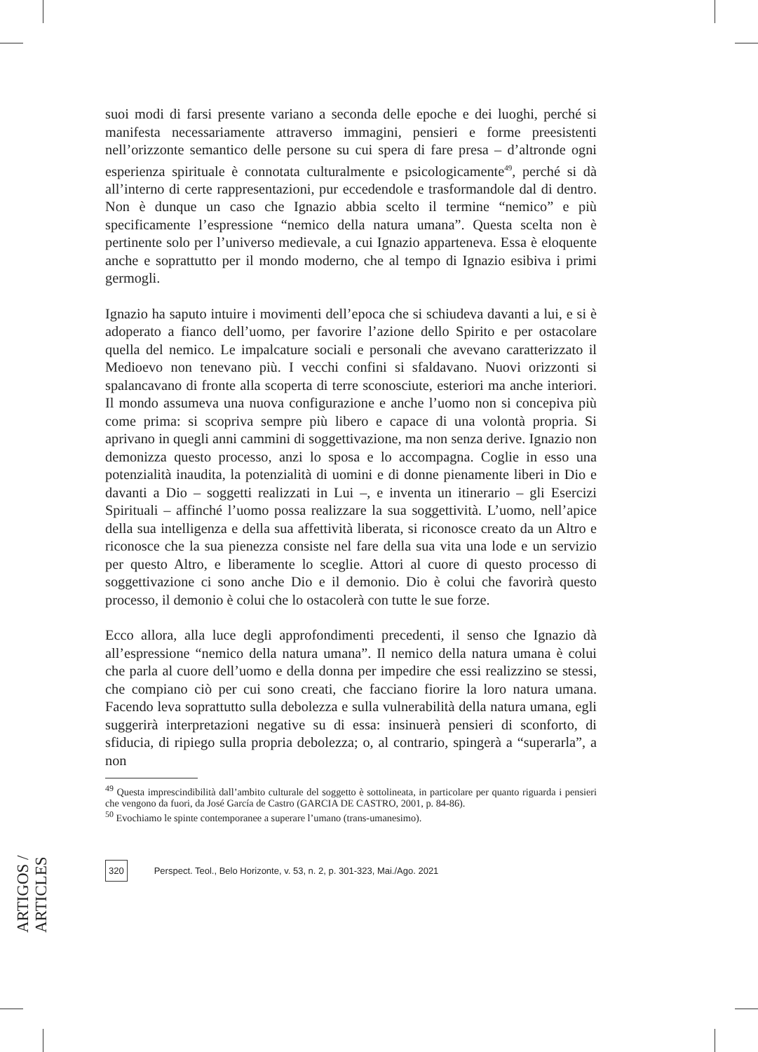ARTIGOS / ARTICLES
suoi modi di farsi presente variano a seconda delle epoche e dei luoghi, perché si manifesta necessariamente attraverso immagini, pensieri e forme preesistenti nell’orizzonte semantico delle persone su cui spera di fare presa – d’altronde ogni esperienza spirituale è connotata culturalmente e psicologicamente<sup>49</sup>, perché si dà all’interno di certe rappresentazioni, pur eccedendole e trasformandole dal di dentro. Non è dunque un caso che Ignazio abbia scelto il termine “nemico” e più specificamente l’espressione “nemico della natura umana”. Questa scelta non è pertinente solo per l’universo medievale, a cui Ignazio apparteneva. Essa è eloquente anche e soprattutto per il mondo moderno, che al tempo di Ignazio esibiva i primi germogli.
Ignazio ha saputo intuire i movimenti dell’epoca che si schiudeva davanti a lui, e si è adoperato a fianco dell’uomo, per favorire l’azione dello Spirito e per ostacolare quella del nemico. Le impalcature sociali e personali che avevano caratterizzato il Medioevo non tenevano più. I vecchi confini si sfaldavano. Nuovi orizzonti si spalancavano di fronte alla scoperta di terre sconosciute, esteriori ma anche interiori. Il mondo assumeva una nuova configurazione e anche l’uomo non si concepiva più come prima: si scopriva sempre più libero e capace di una volontà propria. Si aprivano in quegli anni cammini di soggettivazione, ma non senza derive. Ignazio non demonizza questo processo, anzi lo sposa e lo accompagna. Coglie in esso una potenzialità inaudita, la potenzialità di uomini e di donne pienamente liberi in Dio e davanti a Dio – soggetti realizzati in Lui –, e inventa un itinerario – gli Esercizi Spirituali – affinché l’uomo possa realizzare la sua soggettività. L’uomo, nell’apice della sua intelligenza e della sua affettività liberata, si riconosce creato da un Altro e riconosce che la sua pienezza consiste nel fare della sua vita una lode e un servizio per questo Altro, e liberamente lo sceglie. Attori al cuore di questo processo di soggettivazione ci sono anche Dio e il demonio. Dio è colui che favorirà questo processo, il demonio è colui che lo ostacolerà con tutte le sue forze.
Ecco allora, alla luce degli approfondimenti precedenti, il senso che Ignazio dà all’espressione “nemico della natura umana”. Il nemico della natura umana è colui che parla al cuore dell’uomo e della donna per impedire che essi realizzino se stessi, che compiano ciò per cui sono creati, che facciano fiorire la loro natura umana. Facendo leva soprattutto sulla debolezza e sulla vulnerabilità della natura umana, egli suggerirà interpretazioni negative su di essa: insinuerà pensieri di sconforto, di sfiducia, di ripiego sulla propria debolezza; o, al contrario, spingerà a “superarla”, a non
<sup>49</sup> Questa imprescindibilità dall’ambito culturale del soggetto è sottolineata, in particolare per quanto riguarda i pensieri che vengono da fuori, da José García de Castro (GARCIA DE CASTRO, 2001, p. 84-86).
<sup>50</sup> Evochiamo le spinte contemporanee a superare l’umano (trans-umanesimo).
320 Perspect. Teol., Belo Horizonte, v. 53, n. 2, p. 301-323, Mai./Ago. 2021